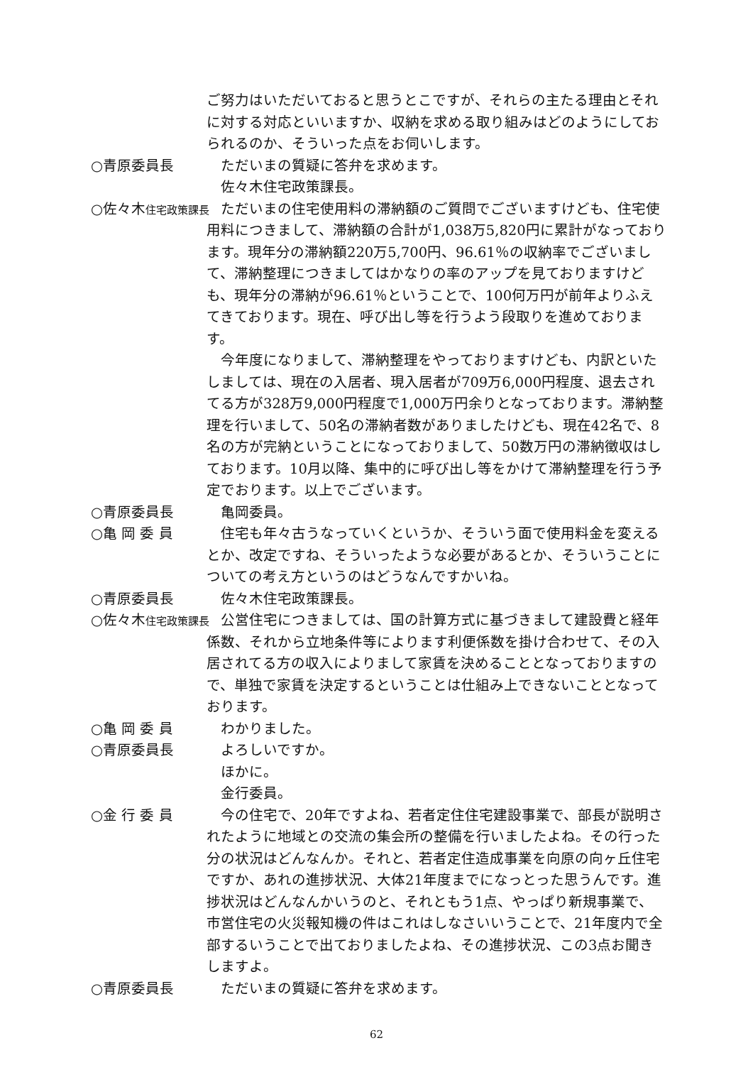ご努力はいただいておると思うとこですが、それらの主たる理由とそれに対する対応といいますか、収納を求める取り組みはどのようにしておられるのか、そういった点をお伺いします。
○青原委員長 ただいまの質疑に答弁を求めます。
佐々木住宅政策課長。
○佐々木住宅政策課長
ただいまの住宅使用料の滞納額のご質問でございますけども、住宅使用料につきまして、滞納額の合計が1,038万5,820円に累計がなっております。現年分の滞納額220万5,700円、96.61％の収納率でございまして、滞納整理につきましてはかなりの率のアップを見ておりますけども、現年分の滞納が96.61％ということで、100何万円が前年よりふえてきております。現在、呼び出し等を行うよう段取りを進めております。
今年度になりまして、滞納整理をやっておりますけども、内訳といたしましては、現在の入居者、現入居者が709万6,000円程度、退去されてる方が328万9,000円程度で1,000万円余りとなっております。滞納整理を行いまして、50名の滞納者数がありましたけども、現在42名で、8名の方が完納ということになっておりまして、50数万円の滞納徴収はしております。10月以降、集中的に呼び出し等をかけて滞納整理を行う予定でおります。以上でございます。
○青原委員長 亀岡委員。
○亀 岡 委 員 住宅も年々古うなっていくというか、そういう面で使用料金を変えるとか、改定ですね、そういったような必要があるとか、そういうことについての考え方というのはどうなんですかいね。
○青原委員長 佐々木住宅政策課長。
○佐々木住宅政策課長
公営住宅につきましては、国の計算方式に基づきまして建設費と経年係数、それから立地条件等によります利便係数を掛け合わせて、その入居されてる方の収入によりまして家賃を決めることとなっておりますので、単独で家賃を決定するということは仕組み上できないこととなっております。
○亀 岡 委 員 わかりました。
○青原委員長 よろしいですか。
ほかに。
金行委員。
○金 行 委 員 今の住宅で、20年ですよね、若者定住住宅建設事業で、部長が説明されたように地域との交流の集会所の整備を行いましたよね。その行った分の状況はどんなんか。それと、若者定住造成事業を向原の向ヶ丘住宅ですか、あれの進捗状況、大体21年度までになっとった思うんです。進捗状況はどんなんかいうのと、それともう1点、やっぱり新規事業で、市営住宅の火災報知機の件はこれはしなさいいうことで、21年度内で全部するいうことで出ておりましたよね、その進捗状況、この3点お聞きしますよ。
○青原委員長 ただいまの質疑に答弁を求めます。
62